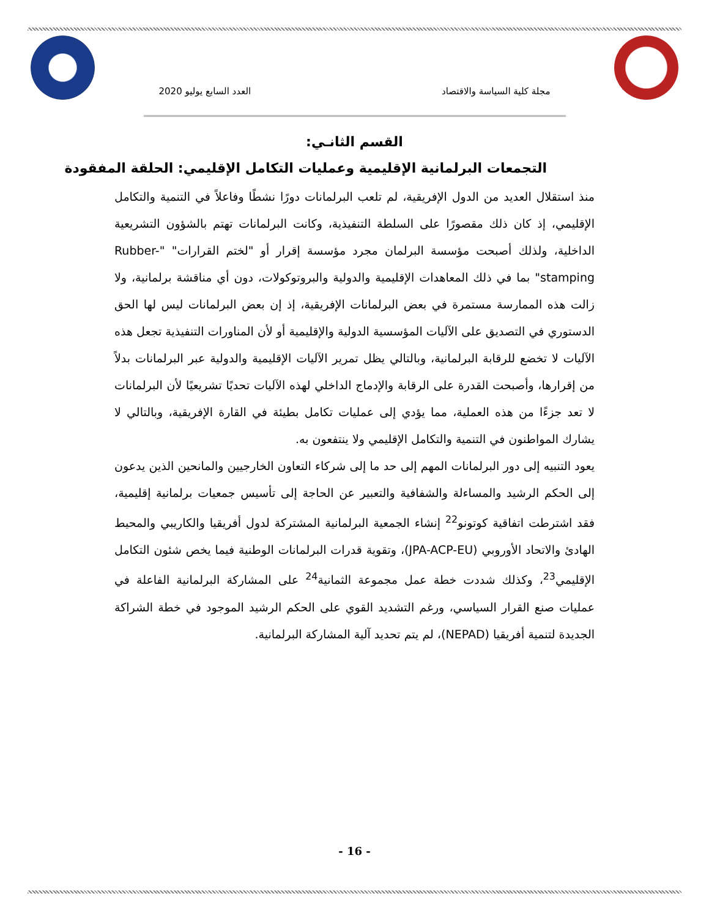مجلة كلية السياسة والاقتصاد العدد السابع يوليو 2020
القسم الثانـي:
التجمعات البرلمانية الإقليمية وعمليات التكامل الإقليمي: الحلقة المفقودة
منذ استقلال العديد من الدول الإفريقية، لم تلعب البرلمانات دورًا نشطًا وفاعلاً في التنمية والتكامل الإقليمي، إذ كان ذلك مقصورًا على السلطة التنفيذية، وكانت البرلمانات تهتم بالشؤون التشريعية الداخلية، ولذلك أصبحت مؤسسة البرلمان مجرد مؤسسة إقرار أو "لختم القرارات" "Rubber-stamping" بما في ذلك المعاهدات الإقليمية والدولية والبروتوكولات، دون أي مناقشة برلمانية، ولا زالت هذه الممارسة مستمرة في بعض البرلمانات الإفريقية، إذ إن بعض البرلمانات ليس لها الحق الدستوري في التصديق على الآليات المؤسسية الدولية والإقليمية أو لأن المناورات التنفيذية تجعل هذه الآليات لا تخضع للرقابة البرلمانية، وبالتالي يظل تمرير الآليات الإقليمية والدولية عبر البرلمانات بدلاً من إقرارها، وأصبحت القدرة على الرقابة والإدماج الداخلي لهذه الآليات تحديًا تشريعيًا لأن البرلمانات لا تعد جزءًا من هذه العملية، مما يؤدي إلى عمليات تكامل بطيئة في القارة الإفريقية، وبالتالي لا يشارك المواطنون في التنمية والتكامل الإقليمي ولا ينتفعون به.
يعود التنبيه إلى دور البرلمانات المهم إلى حد ما إلى شركاء التعاون الخارجيين والمانحين الذين يدعون إلى الحكم الرشيد والمساءلة والشفافية والتعبير عن الحاجة إلى تأسيس جمعيات برلمانية إقليمية، فقد اشترطت اتفاقية كوتونو<sup>22</sup> إنشاء الجمعية البرلمانية المشتركة لدول أفريقيا والكاريبي والمحيط الهادئ والاتحاد الأوروبي (JPA-ACP-EU)، وتقوية قدرات البرلمانات الوطنية فيما يخص شئون التكامل الإقليمي<sup>23</sup>، وكذلك شددت خطة عمل مجموعة الثمانية<sup>24</sup> على المشاركة البرلمانية الفاعلة في عمليات صنع القرار السياسي، ورغم التشديد القوي على الحكم الرشيد الموجود في خطة الشراكة الجديدة لتنمية أفريقيا (NEPAD)، لم يتم تحديد آلية المشاركة البرلمانية.
- 16 -